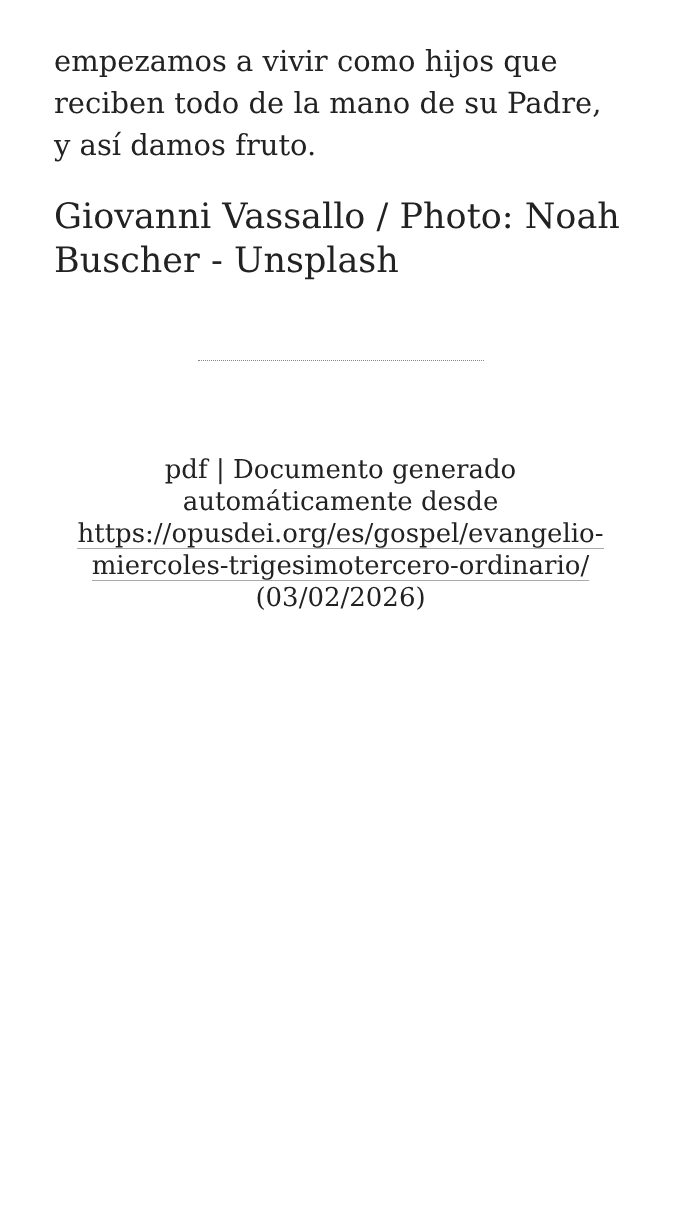empezamos a vivir como hijos que reciben todo de la mano de su Padre, y así damos fruto.
Giovanni Vassallo / Photo: Noah Buscher - Unsplash
pdf | Documento generado automáticamente desde https://opusdei.org/es/gospel/evangelio-miercoles-trigesimotercero-ordinario/ (03/02/2026)